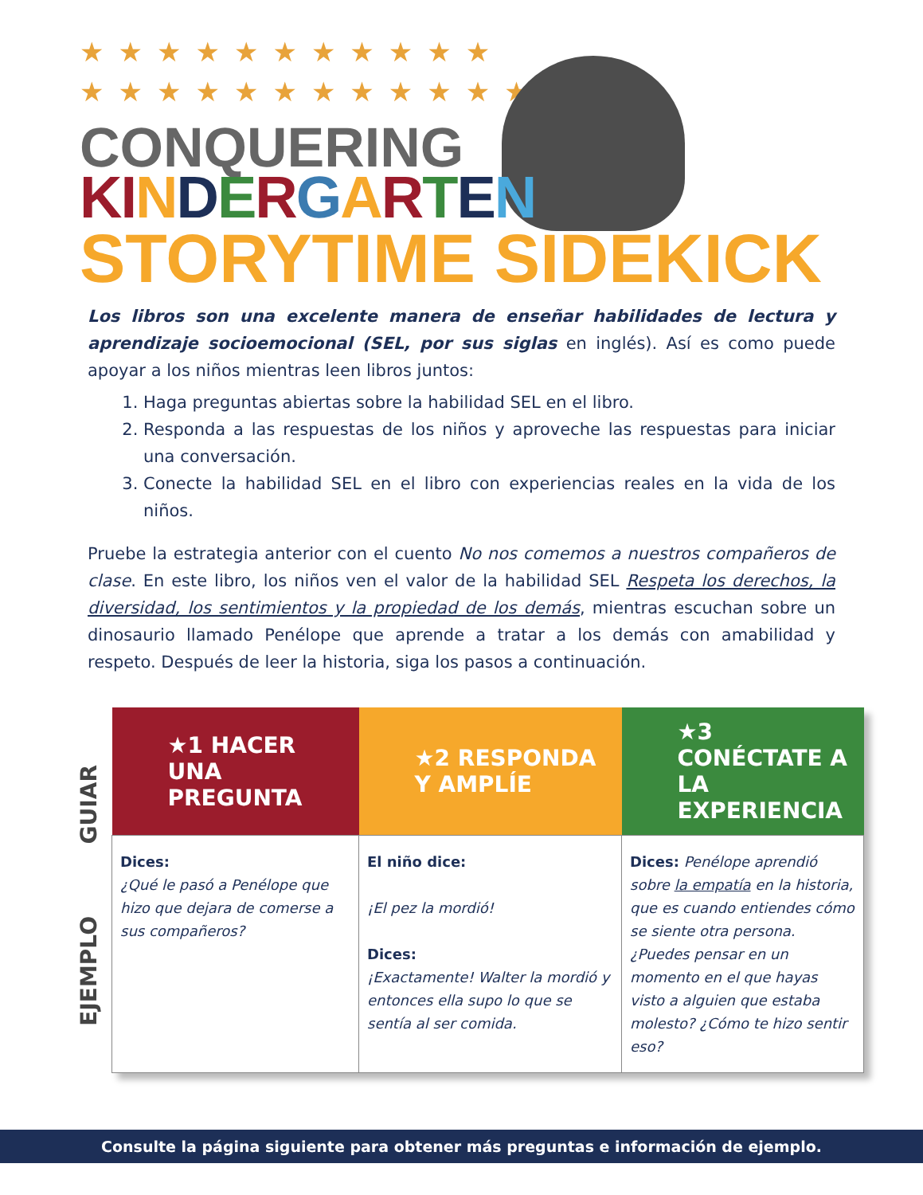★★★★★★★★★★★
★★★★★★★★★★★★
CONQUERING
KI NDERGARTEN
STORYTIME SIDEKICK
Los libros son una excelente manera de enseñar habilidades de lectura y aprendizaje socioemocional (SEL, por sus siglas en inglés). Así es como puede apoyar a los niños mientras leen libros juntos:
1. Haga preguntas abiertas sobre la habilidad SEL en el libro.
2. Responda a las respuestas de los niños y aproveche las respuestas para iniciar una conversación.
3. Conecte la habilidad SEL en el libro con experiencias reales en la vida de los niños.
Pruebe la estrategia anterior con el cuento No nos comemos a nuestros compañeros de clase. En este libro, los niños ven el valor de la habilidad SEL Respeta los derechos, la diversidad, los sentimientos y la propiedad de los demás, mientras escuchan sobre un dinosaurio llamado Penélope que aprende a tratar a los demás con amabilidad y respeto. Después de leer la historia, siga los pasos a continuación.
GUIAR
EJEMPLO
| ★1 HACER UNA PREGUNTA | ★2 RESPONDA Y AMPLÍE | ★3 CONÉCTATE A LA EXPERIENCIA |
| --- | --- | --- |
| Dices: ¿Qué le pasó a Penélope que hizo que dejara de comerse a sus compañeros? | El niño dice: ¡El pez la mordió! Dices: ¡Exactamente! Walter la mordió y entonces ella supo lo que se sentía al ser comida. | Dices: Penélope aprendió sobre la empatía en la historia, que es cuando entiendes cómo se siente otra persona. ¿Puedes pensar en un momento en el que hayas visto a alguien que estaba molesto? ¿Cómo te hizo sentir eso? |
Consulte la página siguiente para obtener más preguntas e información de ejemplo.